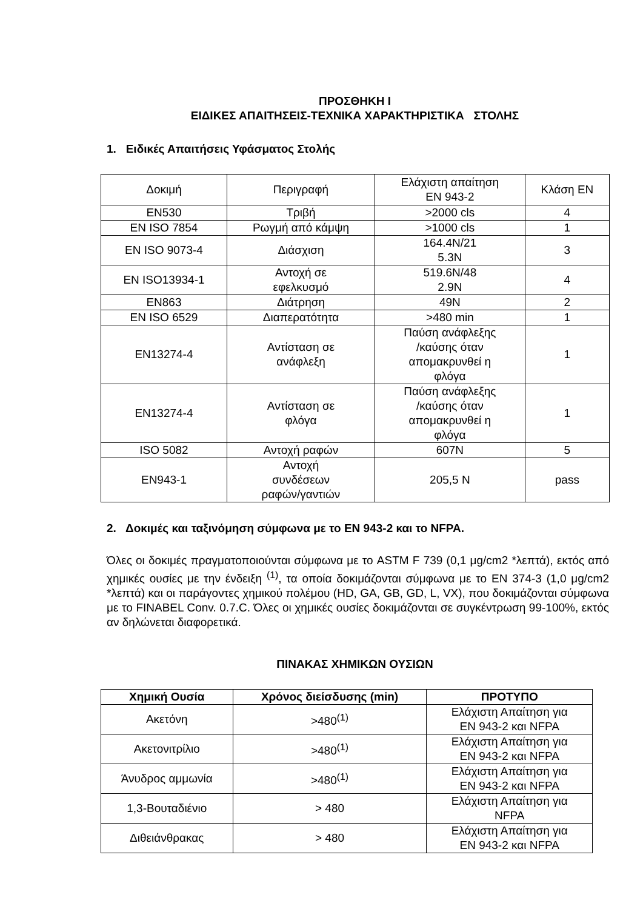ΠΡΟΣΘΗΚΗ Ι
ΕΙΔΙΚΕΣ ΑΠΑΙΤΗΣΕΙΣ-ΤΕΧΝΙΚΑ ΧΑΡΑΚΤΗΡΙΣΤΙΚΑ ΣΤΟΛΗΣ
1. Ειδικές Απαιτήσεις Υφάσματος Στολής
| Δοκιμή | Περιγραφή | Ελάχιστη απαίτηση EN 943-2 | Κλάση EN |
| EN530 | Τριβή | >2000 cls | 4 |
| EN ISO 7854 | Ρωγμή από κάμψη | >1000 cls | 1 |
| EN ISO 9073-4 | Διάσχιση | 164.4N/21 5.3N | 3 |
| EN ISO13934-1 | Αντοχή σε εφελκυσμό | 519.6N/48 2.9N | 4 |
| EN863 | Διάτρηση | 49N | 2 |
| EN ISO 6529 | Διαπερατότητα | >480 min | 1 |
| EN13274-4 | Αντίσταση σε ανάφλεξη | Παύση ανάφλεξης /καύσης όταν απομακρυνθεί η φλόγα | 1 |
| EN13274-4 | Αντίσταση σε φλόγα | Παύση ανάφλεξης /καύσης όταν απομακρυνθεί η φλόγα | 1 |
| ISO 5082 | Αντοχή ραφών | 607N | 5 |
| EN943-1 | Αντοχή συνδέσεων ραφών/γαντιών | 205,5 N | pass |
2. Δοκιμές και ταξινόμηση σύμφωνα με το EN 943-2 και το NFPA.
Όλες οι δοκιμές πραγματοποιούνται σύμφωνα με το ASTM F 739 (0,1 μg/cm2 *λεπτά), εκτός από χημικές ουσίες με την ένδειξη <sup>(1)</sup>, τα οποία δοκιμάζονται σύμφωνα με το EN 374-3 (1,0 μg/cm2 *λεπτά) και οι παράγοντες χημικού πολέμου (HD, GA, GB, GD, L, VX), που δοκιμάζονται σύμφωνα με το FINABEL Conv. 0.7.C. Όλες οι χημικές ουσίες δοκιμάζονται σε συγκέντρωση 99-100%, εκτός αν δηλώνεται διαφορετικά.
ΠΙΝΑΚΑΣ ΧΗΜΙΚΩΝ ΟΥΣΙΩΝ
| Χημική Ουσία | Χρόνος διείσδυσης (min) | ΠΡΟΤΥΠΟ |
| --- | --- | --- |
| Ακετόνη | >480<sup>(1)</sup> | Ελάχιστη Απαίτηση για EN 943-2 και NFPA |
| Ακετονιτρίλιο | >480<sup>(1)</sup> | Ελάχιστη Απαίτηση για EN 943-2 και NFPA |
| Άνυδρος αμμωνία | >480<sup>(1)</sup> | Ελάχιστη Απαίτηση για EN 943-2 και NFPA |
| 1,3-Βουταδιένιο | > 480 | Ελάχιστη Απαίτηση για NFPA |
| Διθειάνθρακας | > 480 | Ελάχιστη Απαίτηση για EN 943-2 και NFPA |